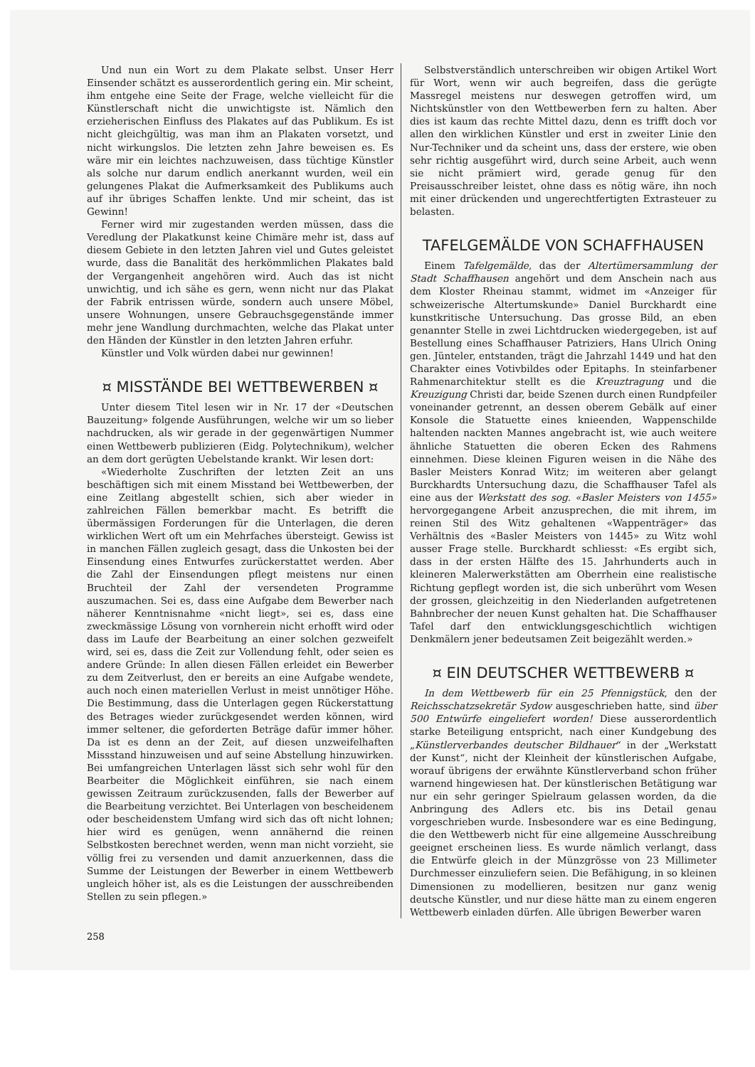Und nun ein Wort zu dem Plakate selbst. Unser Herr Einsender schätzt es ausserordentlich gering ein. Mir scheint, ihm entgehe eine Seite der Frage, welche vielleicht für die Künstlerschaft nicht die unwichtigste ist. Nämlich den erzieherischen Einfluss des Plakates auf das Publikum. Es ist nicht gleichgültig, was man ihm an Plakaten vorsetzt, und nicht wirkungslos. Die letzten zehn Jahre beweisen es. Es wäre mir ein leichtes nachzuweisen, dass tüchtige Künstler als solche nur darum endlich anerkannt wurden, weil ein gelungenes Plakat die Aufmerksamkeit des Publikums auch auf ihr übriges Schaffen lenkte. Und mir scheint, das ist Gewinn!
Ferner wird mir zugestanden werden müssen, dass die Veredlung der Plakatkunst keine Chimäre mehr ist, dass auf diesem Gebiete in den letzten Jahren viel und Gutes geleistet wurde, dass die Banalität des herkömmlichen Plakates bald der Vergangenheit angehören wird. Auch das ist nicht unwichtig, und ich sähe es gern, wenn nicht nur das Plakat der Fabrik entrissen würde, sondern auch unsere Möbel, unsere Wohnungen, unsere Gebrauchsgegenstände immer mehr jene Wandlung durchmachten, welche das Plakat unter den Händen der Künstler in den letzten Jahren erfuhr.
Künstler und Volk würden dabei nur gewinnen!
¤ MISSTÄNDE BEI WETTBEWERBEN ¤
Unter diesem Titel lesen wir in Nr. 17 der «Deutschen Bauzeitung» folgende Ausführungen, welche wir um so lieber nachdrucken, als wir gerade in der gegenwärtigen Nummer einen Wettbewerb publizieren (Eidg. Polytechnikum), welcher an dem dort gerügten Uebelstande krankt. Wir lesen dort:
«Wiederholte Zuschriften der letzten Zeit an uns beschäftigen sich mit einem Misstand bei Wettbewerben, der eine Zeitlang abgestellt schien, sich aber wieder in zahlreichen Fällen bemerkbar macht. Es betrifft die übermässigen Forderungen für die Unterlagen, die deren wirklichen Wert oft um ein Mehrfaches übersteigt. Gewiss ist in manchen Fällen zugleich gesagt, dass die Unkosten bei der Einsendung eines Entwurfes zurückerstattet werden. Aber die Zahl der Einsendungen pflegt meistens nur einen Bruchteil der Zahl der versendeten Programme auszumachen. Sei es, dass eine Aufgabe dem Bewerber nach näherer Kenntnisnahme «nicht liegt», sei es, dass eine zweckmässige Lösung von vornherein nicht erhofft wird oder dass im Laufe der Bearbeitung an einer solchen gezweifelt wird, sei es, dass die Zeit zur Vollendung fehlt, oder seien es andere Gründe: In allen diesen Fällen erleidet ein Bewerber zu dem Zeitverlust, den er bereits an eine Aufgabe wendete, auch noch einen materiellen Verlust in meist unnötiger Höhe. Die Bestimmung, dass die Unterlagen gegen Rückerstattung des Betrages wieder zurückgesendet werden können, wird immer seltener, die geforderten Beträge dafür immer höher. Da ist es denn an der Zeit, auf diesen unzweifelhaften Missstand hinzuweisen und auf seine Abstellung hinzuwirken. Bei umfangreichen Unterlagen lässt sich sehr wohl für den Bearbeiter die Möglichkeit einführen, sie nach einem gewissen Zeitraum zurückzusenden, falls der Bewerber auf die Bearbeitung verzichtet. Bei Unterlagen von bescheidenem oder bescheidenstem Umfang wird sich das oft nicht lohnen; hier wird es genügen, wenn annähernd die reinen Selbstkosten berechnet werden, wenn man nicht vorzieht, sie völlig frei zu versenden und damit anzuerkennen, dass die Summe der Leistungen der Bewerber in einem Wettbewerb ungleich höher ist, als es die Leistungen der ausschreibenden Stellen zu sein pflegen.»
Selbstverständlich unterschreiben wir obigen Artikel Wort für Wort, wenn wir auch begreifen, dass die gerügte Massregel meistens nur deswegen getroffen wird, um Nichtskünstler von den Wettbewerben fern zu halten. Aber dies ist kaum das rechte Mittel dazu, denn es trifft doch vor allen den wirklichen Künstler und erst in zweiter Linie den Nur-Techniker und da scheint uns, dass der erstere, wie oben sehr richtig ausgeführt wird, durch seine Arbeit, auch wenn sie nicht prämiert wird, gerade genug für den Preisausschreiber leistet, ohne dass es nötig wäre, ihn noch mit einer drückenden und ungerechtfertigten Extrasteuer zu belasten.
TAFELGEMÄLDE VON SCHAFFHAUSEN
Einem Tafelgemälde, das der Altertümersammlung der Stadt Schaffhausen angehört und dem Anschein nach aus dem Kloster Rheinau stammt, widmet im «Anzeiger für schweizerische Altertumskunde» Daniel Burckhardt eine kunstkritische Untersuchung. Das grosse Bild, an eben genannter Stelle in zwei Lichtdrucken wiedergegeben, ist auf Bestellung eines Schaffhauser Patriziers, Hans Ulrich Oning gen. Jünteler, entstanden, trägt die Jahrzahl 1449 und hat den Charakter eines Votivbildes oder Epitaphs. In steinfarbener Rahmenarchitektur stellt es die Kreuztragung und die Kreuzigung Christi dar, beide Szenen durch einen Rundpfeiler voneinander getrennt, an dessen oberem Gebälk auf einer Konsole die Statuette eines knieenden, Wappenschilde haltenden nackten Mannes angebracht ist, wie auch weitere ähnliche Statuetten die oberen Ecken des Rahmens einnehmen. Diese kleinen Figuren weisen in die Nähe des Basler Meisters Konrad Witz; im weiteren aber gelangt Burckhardts Untersuchung dazu, die Schaffhauser Tafel als eine aus der Werkstatt des sog. «Basler Meisters von 1455» hervorgegangene Arbeit anzusprechen, die mit ihrem, im reinen Stil des Witz gehaltenen «Wappenträger» das Verhältnis des «Basler Meisters von 1445» zu Witz wohl ausser Frage stelle. Burckhardt schliesst: «Es ergibt sich, dass in der ersten Hälfte des 15. Jahrhunderts auch in kleineren Malerwerkstätten am Oberrhein eine realistische Richtung gepflegt worden ist, die sich unberührt vom Wesen der grossen, gleichzeitig in den Niederlanden aufgetretenen Bahnbrecher der neuen Kunst gehalten hat. Die Schaffhauser Tafel darf den entwicklungsgeschichtlich wichtigen Denkmälern jener bedeutsamen Zeit beigezählt werden.»
¤ EIN DEUTSCHER WETTBEWERB ¤
In dem Wettbewerb für ein 25 Pfennigstück, den der Reichsschatzsekretär Sydow ausgeschrieben hatte, sind über 500 Entwürfe eingeliefert worden! Diese ausserordentlich starke Beteiligung entspricht, nach einer Kundgebung des „Künstlerverbandes deutscher Bildhauer“ in der „Werkstatt der Kunst“, nicht der Kleinheit der künstlerischen Aufgabe, worauf übrigens der erwähnte Künstlerverband schon früher warnend hingewiesen hat. Der künstlerischen Betätigung war nur ein sehr geringer Spielraum gelassen worden, da die Anbringung des Adlers etc. bis ins Detail genau vorgeschrieben wurde. Insbesondere war es eine Bedingung, die den Wettbewerb nicht für eine allgemeine Ausschreibung geeignet erscheinen liess. Es wurde nämlich verlangt, dass die Entwürfe gleich in der Münzgrösse von 23 Millimeter Durchmesser einzuliefern seien. Die Befähigung, in so kleinen Dimensionen zu modellieren, besitzen nur ganz wenig deutsche Künstler, und nur diese hätte man zu einem engeren Wettbewerb einladen dürfen. Alle übrigen Bewerber waren
258